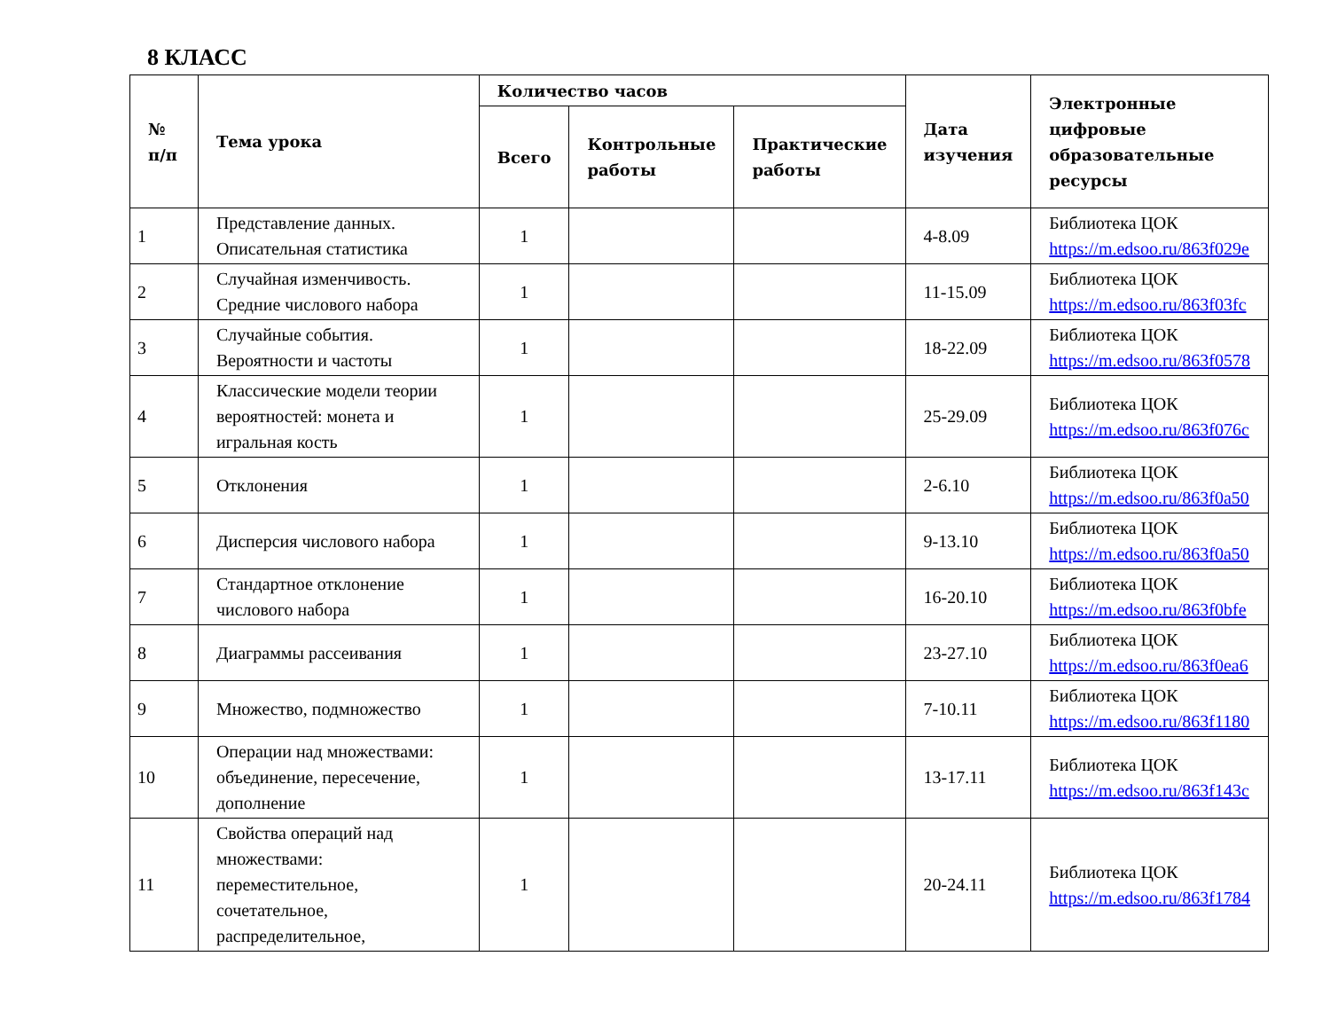8 КЛАСС
| № п/п | Тема урока | Количество часов | | | Дата изучения | Электронные цифровые образовательные ресурсы |
| --- | --- | --- | --- | --- | --- | --- |
| | | Всего | Контрольные работы | Практические работы | | |
| 1 | Представление данных. Описательная статистика | 1 | | | 4-8.09 | Библиотека ЦОК https://m.edsoo.ru/863f029e |
| 2 | Случайная изменчивость. Средние числового набора | 1 | | | 11-15.09 | Библиотека ЦОК https://m.edsoo.ru/863f03fc |
| 3 | Случайные события. Вероятности и частоты | 1 | | | 18-22.09 | Библиотека ЦОК https://m.edsoo.ru/863f0578 |
| 4 | Классические модели теории вероятностей: монета и игральная кость | 1 | | | 25-29.09 | Библиотека ЦОК https://m.edsoo.ru/863f076c |
| 5 | Отклонения | 1 | | | 2-6.10 | Библиотека ЦОК https://m.edsoo.ru/863f0a50 |
| 6 | Дисперсия числового набора | 1 | | | 9-13.10 | Библиотека ЦОК https://m.edsoo.ru/863f0a50 |
| 7 | Стандартное отклонение числового набора | 1 | | | 16-20.10 | Библиотека ЦОК https://m.edsoo.ru/863f0bfe |
| 8 | Диаграммы рассеивания | 1 | | | 23-27.10 | Библиотека ЦОК https://m.edsoo.ru/863f0ea6 |
| 9 | Множество, подмножество | 1 | | | 7-10.11 | Библиотека ЦОК https://m.edsoo.ru/863f1180 |
| 10 | Операции над множествами: объединение, пересечение, дополнение | 1 | | | 13-17.11 | Библиотека ЦОК https://m.edsoo.ru/863f143c |
| 11 | Свойства операций над множествами: переместительное, сочетательное, распределительное, | 1 | | | 20-24.11 | Библиотека ЦОК https://m.edsoo.ru/863f1784 |